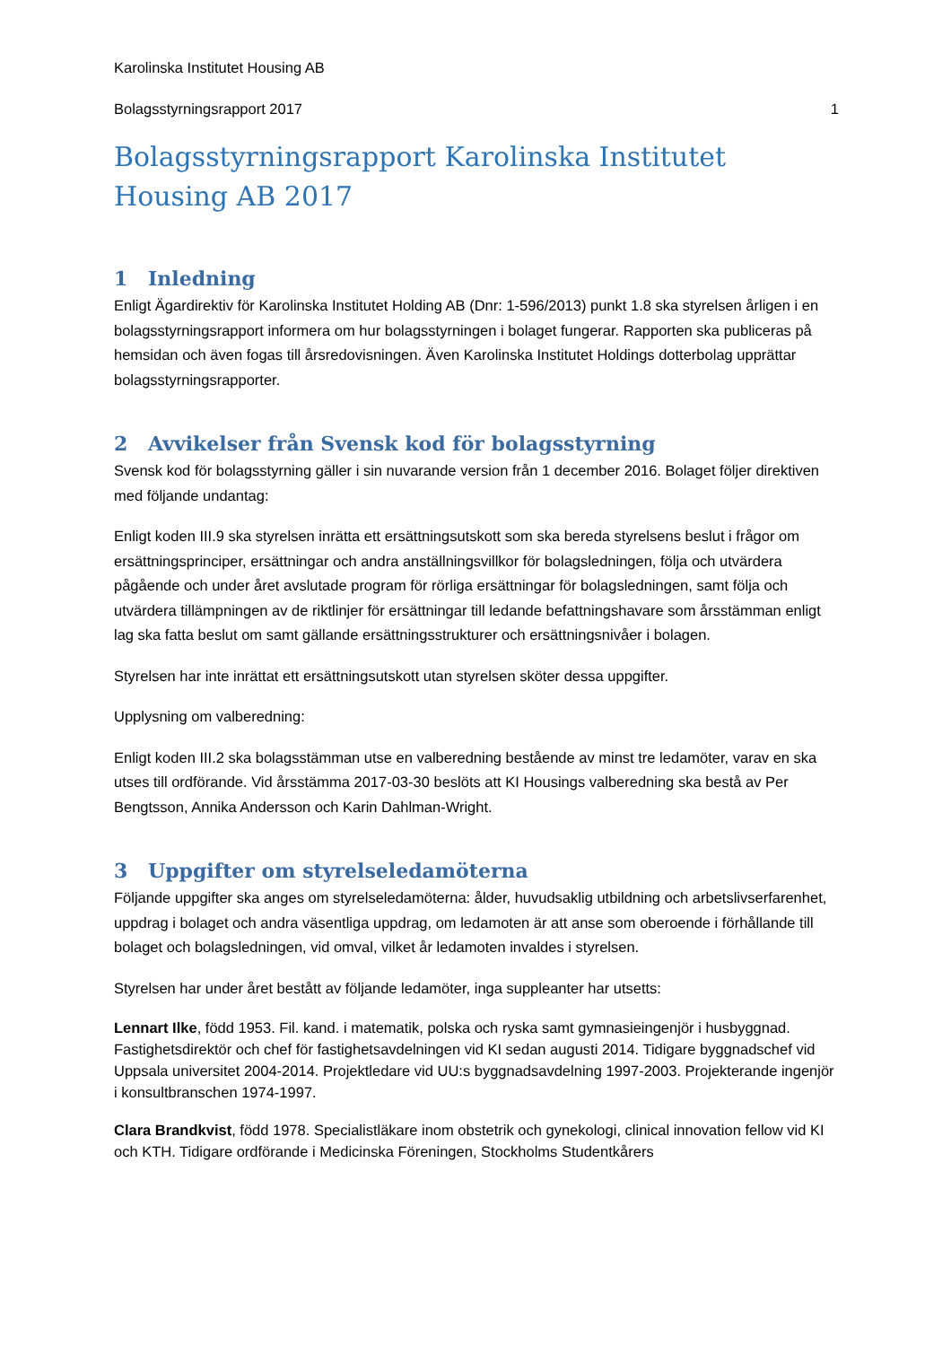Karolinska Institutet Housing AB
Bolagsstyrningsrapport 2017 1
Bolagsstyrningsrapport Karolinska Institutet Housing AB 2017
1 Inledning
Enligt Ägardirektiv för Karolinska Institutet Holding AB (Dnr: 1-596/2013) punkt 1.8 ska styrelsen årligen i en bolagsstyrningsrapport informera om hur bolagsstyrningen i bolaget fungerar. Rapporten ska publiceras på hemsidan och även fogas till årsredovisningen. Även Karolinska Institutet Holdings dotterbolag upprättar bolagsstyrningsrapporter.
2 Avvikelser från Svensk kod för bolagsstyrning
Svensk kod för bolagsstyrning gäller i sin nuvarande version från 1 december 2016. Bolaget följer direktiven med följande undantag:
Enligt koden III.9 ska styrelsen inrätta ett ersättningsutskott som ska bereda styrelsens beslut i frågor om ersättningsprinciper, ersättningar och andra anställningsvillkor för bolagsledningen, följa och utvärdera pågående och under året avslutade program för rörliga ersättningar för bolagsledningen, samt följa och utvärdera tillämpningen av de riktlinjer för ersättningar till ledande befattningshavare som årsstämman enligt lag ska fatta beslut om samt gällande ersättningsstrukturer och ersättningsnivåer i bolagen.
Styrelsen har inte inrättat ett ersättningsutskott utan styrelsen sköter dessa uppgifter.
Upplysning om valberedning:
Enligt koden III.2 ska bolagsstämman utse en valberedning bestående av minst tre ledamöter, varav en ska utses till ordförande. Vid årsstämma 2017-03-30 beslöts att KI Housings valberedning ska bestå av Per Bengtsson, Annika Andersson och Karin Dahlman-Wright.
3 Uppgifter om styrelseledamöterna
Följande uppgifter ska anges om styrelseledamöterna: ålder, huvudsaklig utbildning och arbetslivserfarenhet, uppdrag i bolaget och andra väsentliga uppdrag, om ledamoten är att anse som oberoende i förhållande till bolaget och bolagsledningen, vid omval, vilket år ledamoten invaldes i styrelsen.
Styrelsen har under året bestått av följande ledamöter, inga suppleanter har utsetts:
Lennart Ilke, född 1953. Fil. kand. i matematik, polska och ryska samt gymnasieingenjör i husbyggnad. Fastighetsdirektör och chef för fastighetsavdelningen vid KI sedan augusti 2014. Tidigare byggnadschef vid Uppsala universitet 2004-2014. Projektledare vid UU:s byggnadsavdelning 1997-2003. Projekterande ingenjör i konsultbranschen 1974-1997.
Clara Brandkvist, född 1978. Specialistläkare inom obstetrik och gynekologi, clinical innovation fellow vid KI och KTH. Tidigare ordförande i Medicinska Föreningen, Stockholms Studentkårers